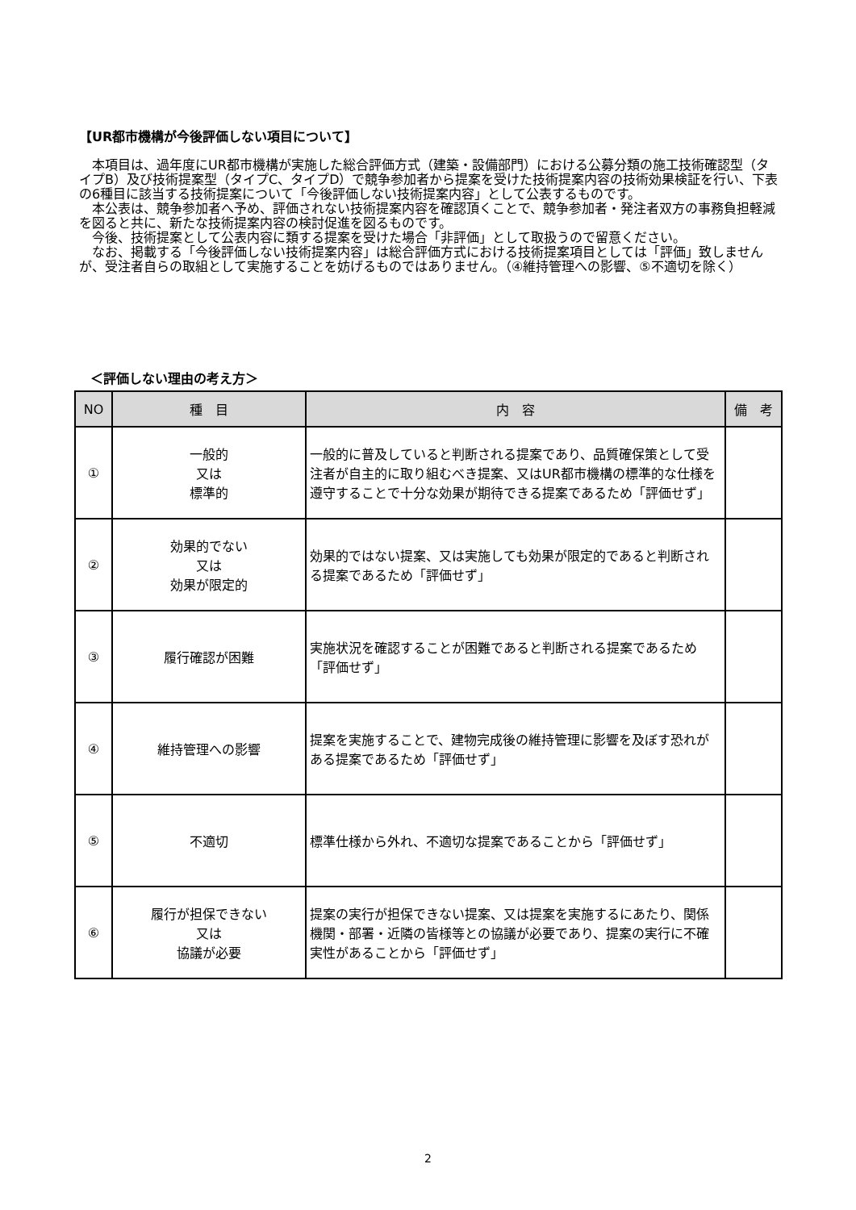【UR都市機構が今後評価しない項目について】
本項目は、過年度にUR都市機構が実施した総合評価方式（建築・設備部門）における公募分類の施工技術確認型（タイプB）及び技術提案型（タイプC、タイプD）で競争参加者から提案を受けた技術提案内容の技術効果検証を行い、下表の6種目に該当する技術提案について「今後評価しない技術提案内容」として公表するものです。
本公表は、競争参加者へ予め、評価されない技術提案内容を確認頂くことで、競争参加者・発注者双方の事務負担軽減を図ると共に、新たな技術提案内容の検討促進を図るものです。
今後、技術提案として公表内容に類する提案を受けた場合「非評価」として取扱うので留意ください。
なお、掲載する「今後評価しない技術提案内容」は総合評価方式における技術提案項目としては「評価」致しませんが、受注者自らの取組として実施することを妨げるものではありません。（④維持管理への影響、⑤不適切を除く）
＜評価しない理由の考え方＞
| NO | 種 目 | 内 容 | 備 考 |
| --- | --- | --- | --- |
| ① | 一般的 又は 標準的 | 一般的に普及していると判断される提案であり、品質確保策として受注者が自主的に取り組むべき提案、又はUR都市機構の標準的な仕様を遵守することで十分な効果が期待できる提案であるため「評価せず」 | |
| ② | 効果的でない 又は 効果が限定的 | 効果的ではない提案、又は実施しても効果が限定的であると判断される提案であるため「評価せず」 | |
| ③ | 履行確認が困難 | 実施状況を確認することが困難であると判断される提案であるため「評価せず」 | |
| ④ | 維持管理への影響 | 提案を実施することで、建物完成後の維持管理に影響を及ぼす恐れがある提案であるため「評価せず」 | |
| ⑤ | 不適切 | 標準仕様から外れ、不適切な提案であることから「評価せず」 | |
| ⑥ | 履行が担保できない 又は 協議が必要 | 提案の実行が担保できない提案、又は提案を実施するにあたり、関係機関・部署・近隣の皆様等との協議が必要であり、提案の実行に不確実性があることから「評価せず」 | |
2